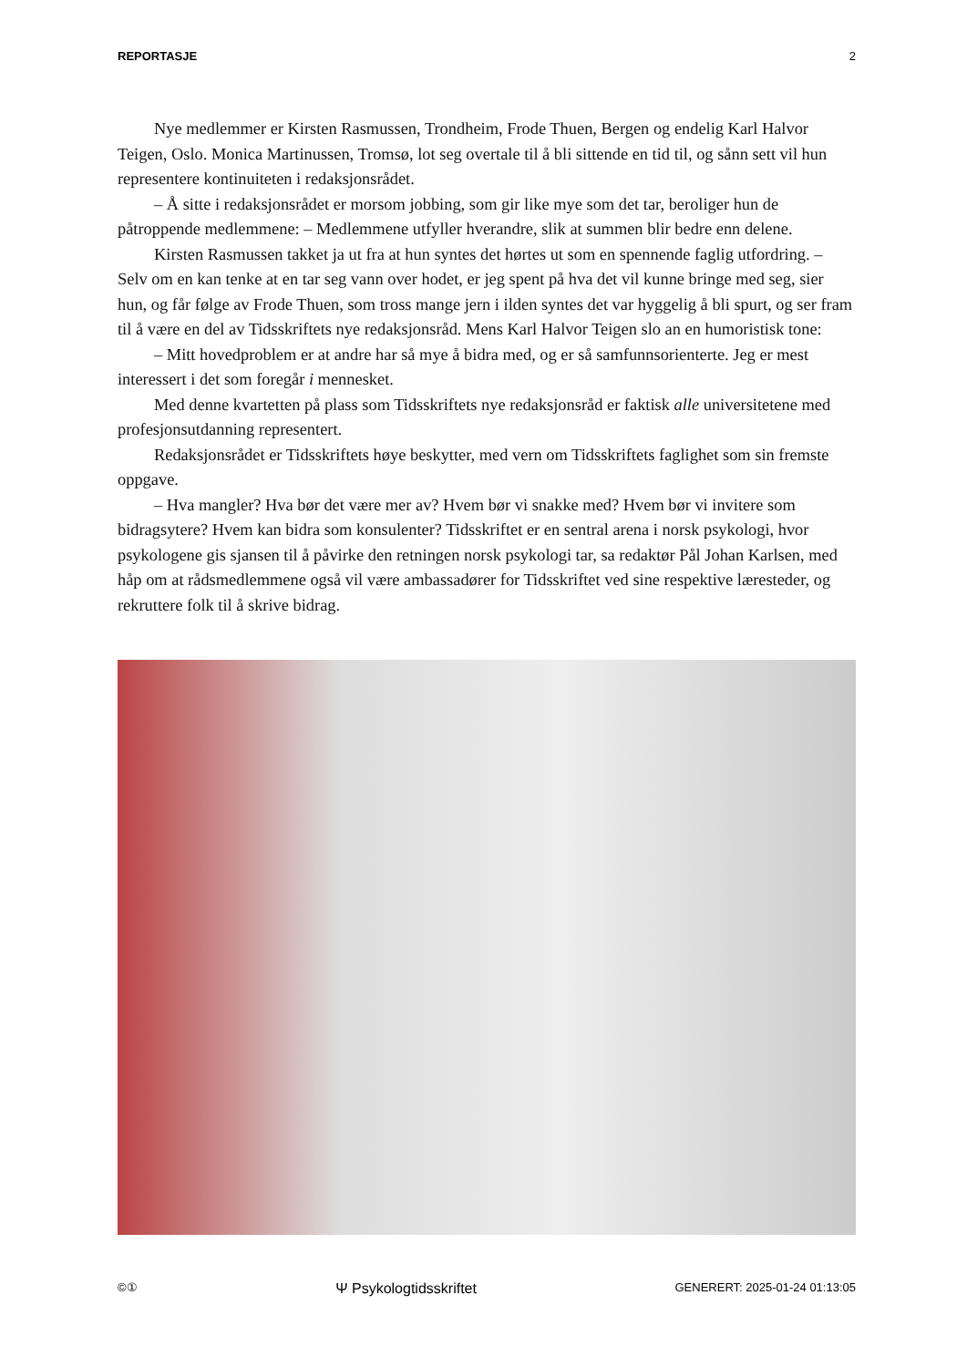REPORTASJE 2
Nye medlemmer er Kirsten Rasmussen, Trondheim, Frode Thuen, Bergen og endelig Karl Halvor Teigen, Oslo. Monica Martinussen, Tromsø, lot seg overtale til å bli sittende en tid til, og sånn sett vil hun representere kontinuiteten i redaksjonsrådet.
– Å sitte i redaksjonsrådet er morsom jobbing, som gir like mye som det tar, beroliger hun de påtroppende medlemmene: – Medlemmene utfyller hverandre, slik at summen blir bedre enn delene.
Kirsten Rasmussen takket ja ut fra at hun syntes det hørtes ut som en spennende faglig utfordring. – Selv om en kan tenke at en tar seg vann over hodet, er jeg spent på hva det vil kunne bringe med seg, sier hun, og får følge av Frode Thuen, som tross mange jern i ilden syntes det var hyggelig å bli spurt, og ser fram til å være en del av Tidsskriftets nye redaksjonsråd. Mens Karl Halvor Teigen slo an en humoristisk tone:
– Mitt hovedproblem er at andre har så mye å bidra med, og er så samfunnsorienterte. Jeg er mest interessert i det som foregår i mennesket.
Med denne kvartetten på plass som Tidsskriftets nye redaksjonsråd er faktisk alle universitetene med profesjonsutdanning representert.
Redaksjonsrådet er Tidsskriftets høye beskytter, med vern om Tidsskriftets faglighet som sin fremste oppgave.
– Hva mangler? Hva bør det være mer av? Hvem bør vi snakke med? Hvem bør vi invitere som bidragsytere? Hvem kan bidra som konsulenter? Tidsskriftet er en sentral arena i norsk psykologi, hvor psykologene gis sjansen til å påvirke den retningen norsk psykologi tar, sa redaktør Pål Johan Karlsen, med håp om at rådsmedlemmene også vil være ambassadører for Tidsskriftet ved sine respektive læresteder, og rekruttere folk til å skrive bidrag.
©① Ψ Psykologtidsskriftet GENERERT: 2025-01-24 01:13:05